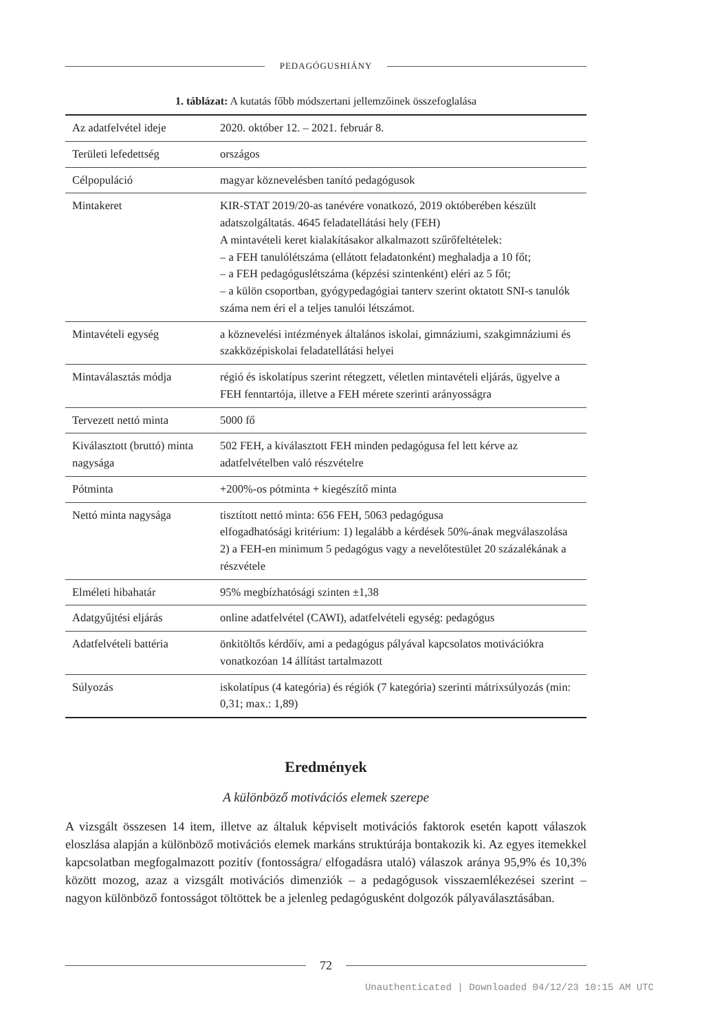PEDAGÓGUSHIÁNY
1. táblázat: A kutatás főbb módszertani jellemzőinek összefoglalása
| Az adatfelvétel ideje | 2020. október 12. – 2021. február 8. |
| Területi lefedettség | országos |
| Célpopuláció | magyar köznevelésben tanító pedagógusok |
| Mintakeret | KIR-STAT 2019/20-as tanévére vonatkozó, 2019 októberében készült adatszolgáltatás. 4645 feladatellátási hely (FEH) A mintavételi keret kialakításakor alkalmazott szűrőfeltételek: – a FEH tanulólétszáma (ellátott feladatonként) meghaladja a 10 főt; – a FEH pedagóguslétszáma (képzési szintenként) eléri az 5 főt; – a külön csoportban, gyógypedagógiai tanterv szerint oktatott SNI-s tanulók száma nem éri el a teljes tanulói létszámot. |
| Mintavételi egység | a köznevelési intézmények általános iskolai, gimnáziumi, szakgimnáziumi és szakközépiskolai feladatellátási helyei |
| Mintaválasztás módja | régió és iskolatípus szerint rétegzett, véletlen mintavételi eljárás, ügyelve a FEH fenntartója, illetve a FEH mérete szerinti arányosságra |
| Tervezett nettó minta | 5000 fő |
| Kiválasztott (bruttó) minta nagysága | 502 FEH, a kiválasztott FEH minden pedagógusa fel lett kérve az adatfelvételben való részvételre |
| Pótminta | +200%-os pótminta + kiegészítő minta |
| Nettó minta nagysága | tisztított nettó minta: 656 FEH, 5063 pedagógusa elfogadhatósági kritérium: 1) legalább a kérdések 50%-ának megválaszolása 2) a FEH-en minimum 5 pedagógus vagy a nevelőtestület 20 százalékának a részvétele |
| Elméleti hibahatár | 95% megbízhatósági szinten ±1,38 |
| Adatgyűjtési eljárás | online adatfelvétel (CAWI), adatfelvételi egység: pedagógus |
| Adatfelvételi battéria | önkitöltős kérdőív, ami a pedagógus pályával kapcsolatos motivációkra vonatkozóan 14 állítást tartalmazott |
| Súlyozás | iskolatípus (4 kategória) és régiók (7 kategória) szerinti mátrixsúlyozás (min: 0,31; max.: 1,89) |
Eredmények
A különböző motivációs elemek szerepe
A vizsgált összesen 14 item, illetve az általuk képviselt motivációs faktorok esetén kapott válaszok eloszlása alapján a különböző motivációs elemek markáns struktúrája bontakozik ki. Az egyes itemekkel kapcsolatban megfogalmazott pozitív (fontosságra/ elfogadásra utaló) válaszok aránya 95,9% és 10,3% között mozog, azaz a vizsgált motivációs dimenziók – a pedagógusok visszaemlékezései szerint – nagyon különböző fontosságot töltöttek be a jelenleg pedagógusként dolgozók pályaválasztásában.
72
Unauthenticated | Downloaded 04/12/23 10:15 AM UTC